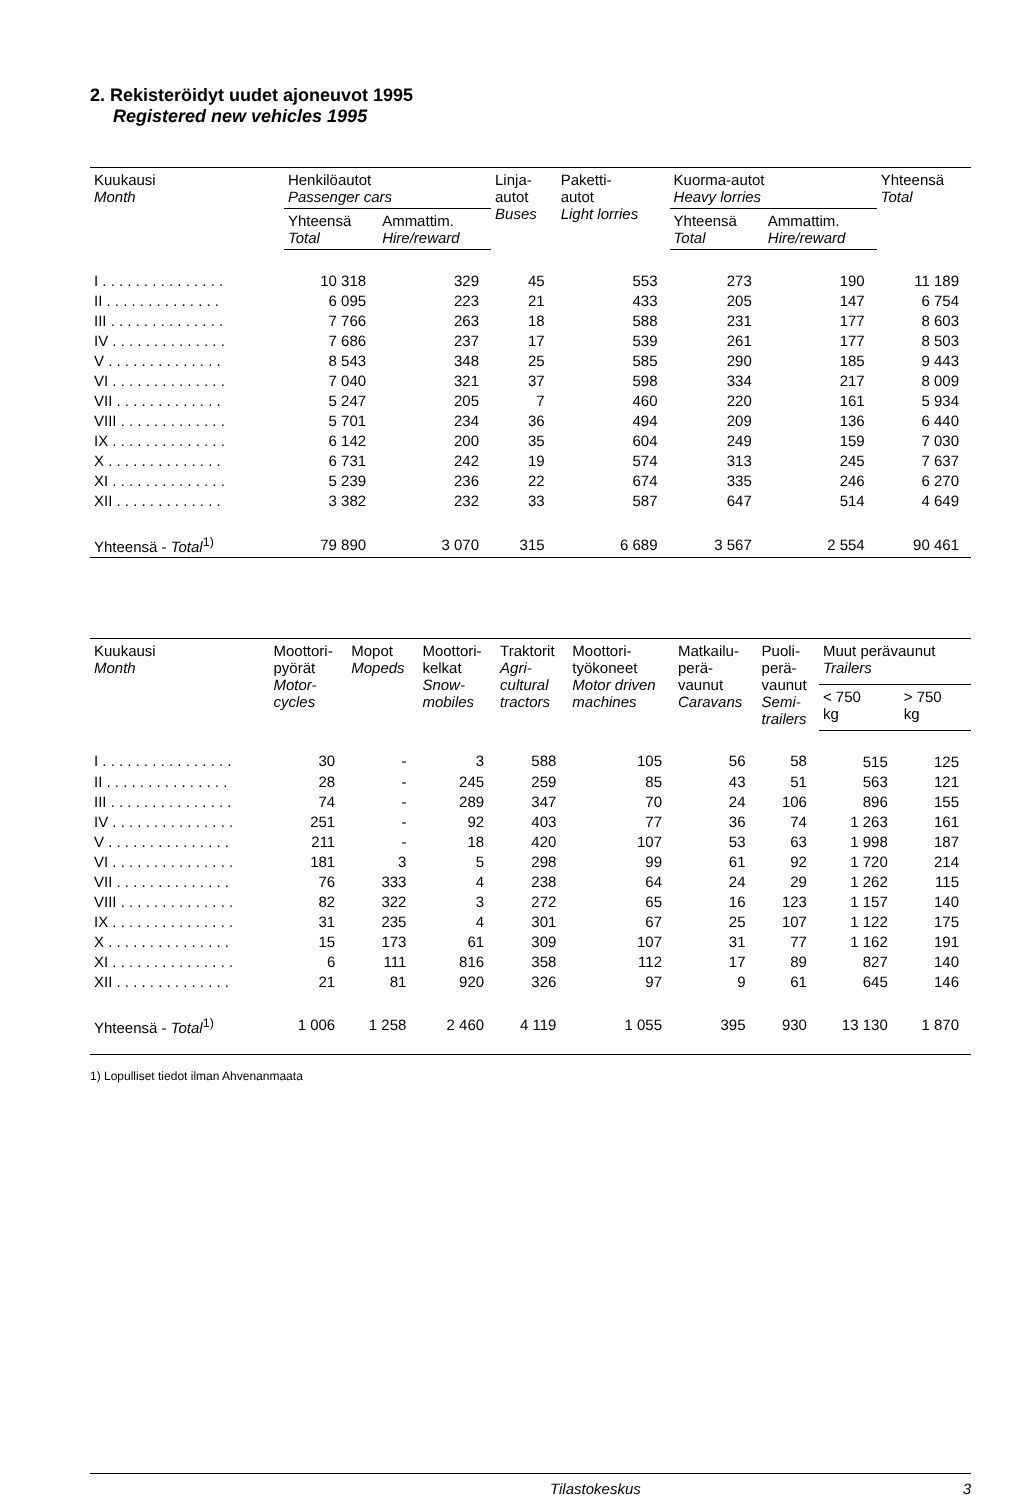2. Rekisteröidyt uudet ajoneuvot 1995
Registered new vehicles 1995
| Kuukausi Month | Henkilöautot Passenger cars | | Linja- autot Buses | Paketti- autot Light lorries | Kuorma-autot Heavy lorries | | Yhteensä Total |
| --- | --- | --- | --- | --- | --- | --- | --- |
| | Yhteensä Total | Ammattim. Hire/reward | | | Yhteensä Total | Ammattim. Hire/reward | |
| I . . . . . . . . . . . . . . . | 10 318 | 329 | 45 | 553 | 273 | 190 | 11 189 |
| II . . . . . . . . . . . . . . | 6 095 | 223 | 21 | 433 | 205 | 147 | 6 754 |
| III . . . . . . . . . . . . . . | 7 766 | 263 | 18 | 588 | 231 | 177 | 8 603 |
| IV . . . . . . . . . . . . . . | 7 686 | 237 | 17 | 539 | 261 | 177 | 8 503 |
| V . . . . . . . . . . . . . . | 8 543 | 348 | 25 | 585 | 290 | 185 | 9 443 |
| VI . . . . . . . . . . . . . . | 7 040 | 321 | 37 | 598 | 334 | 217 | 8 009 |
| VII . . . . . . . . . . . . . | 5 247 | 205 | 7 | 460 | 220 | 161 | 5 934 |
| VIII . . . . . . . . . . . . . | 5 701 | 234 | 36 | 494 | 209 | 136 | 6 440 |
| IX . . . . . . . . . . . . . . | 6 142 | 200 | 35 | 604 | 249 | 159 | 7 030 |
| X . . . . . . . . . . . . . . | 6 731 | 242 | 19 | 574 | 313 | 245 | 7 637 |
| XI . . . . . . . . . . . . . . | 5 239 | 236 | 22 | 674 | 335 | 246 | 6 270 |
| XII . . . . . . . . . . . . . | 3 382 | 232 | 33 | 587 | 647 | 514 | 4 649 |
| Yhteensä - Total<sup>1)</sup> | 79 890 | 3 070 | 315 | 6 689 | 3 567 | 2 554 | 90 461 |
| Kuukausi Month | Moottori- pyörät Motor- cycles | Mopot Mopeds | Moottori- kelkat Snow- mobiles | Traktorit Agri- cultural tractors | Moottori- työkoneet Motor driven machines | Matkailu- perä- vaunut Caravans | Puoli- perä- vaunut Semi- trailers | Muut perävaunut Trailers | |
| --- | --- | --- | --- | --- | --- | --- | --- | --- | --- |
| | | | | | | | | < 750 kg | > 750 kg |
| I . . . . . . . . . . . . . . . . | 30 | - | 3 | 588 | 105 | 56 | 58 | 515 | 125 |
| II . . . . . . . . . . . . . . . | 28 | - | 245 | 259 | 85 | 43 | 51 | 563 | 121 |
| III . . . . . . . . . . . . . . . | 74 | - | 289 | 347 | 70 | 24 | 106 | 896 | 155 |
| IV . . . . . . . . . . . . . . . | 251 | - | 92 | 403 | 77 | 36 | 74 | 1 263 | 161 |
| V . . . . . . . . . . . . . . . | 211 | - | 18 | 420 | 107 | 53 | 63 | 1 998 | 187 |
| VI . . . . . . . . . . . . . . . | 181 | 3 | 5 | 298 | 99 | 61 | 92 | 1 720 | 214 |
| VII . . . . . . . . . . . . . . | 76 | 333 | 4 | 238 | 64 | 24 | 29 | 1 262 | 115 |
| VIII . . . . . . . . . . . . . . | 82 | 322 | 3 | 272 | 65 | 16 | 123 | 1 157 | 140 |
| IX . . . . . . . . . . . . . . . | 31 | 235 | 4 | 301 | 67 | 25 | 107 | 1 122 | 175 |
| X . . . . . . . . . . . . . . . | 15 | 173 | 61 | 309 | 107 | 31 | 77 | 1 162 | 191 |
| XI . . . . . . . . . . . . . . . | 6 | 111 | 816 | 358 | 112 | 17 | 89 | 827 | 140 |
| XII . . . . . . . . . . . . . . | 21 | 81 | 920 | 326 | 97 | 9 | 61 | 645 | 146 |
| Yhteensä - Total<sup>1)</sup> | 1 006 | 1 258 | 2 460 | 4 119 | 1 055 | 395 | 930 | 13 130 | 1 870 |
1) Lopulliset tiedot ilman Ahvenanmaata
Tilastokeskus 3